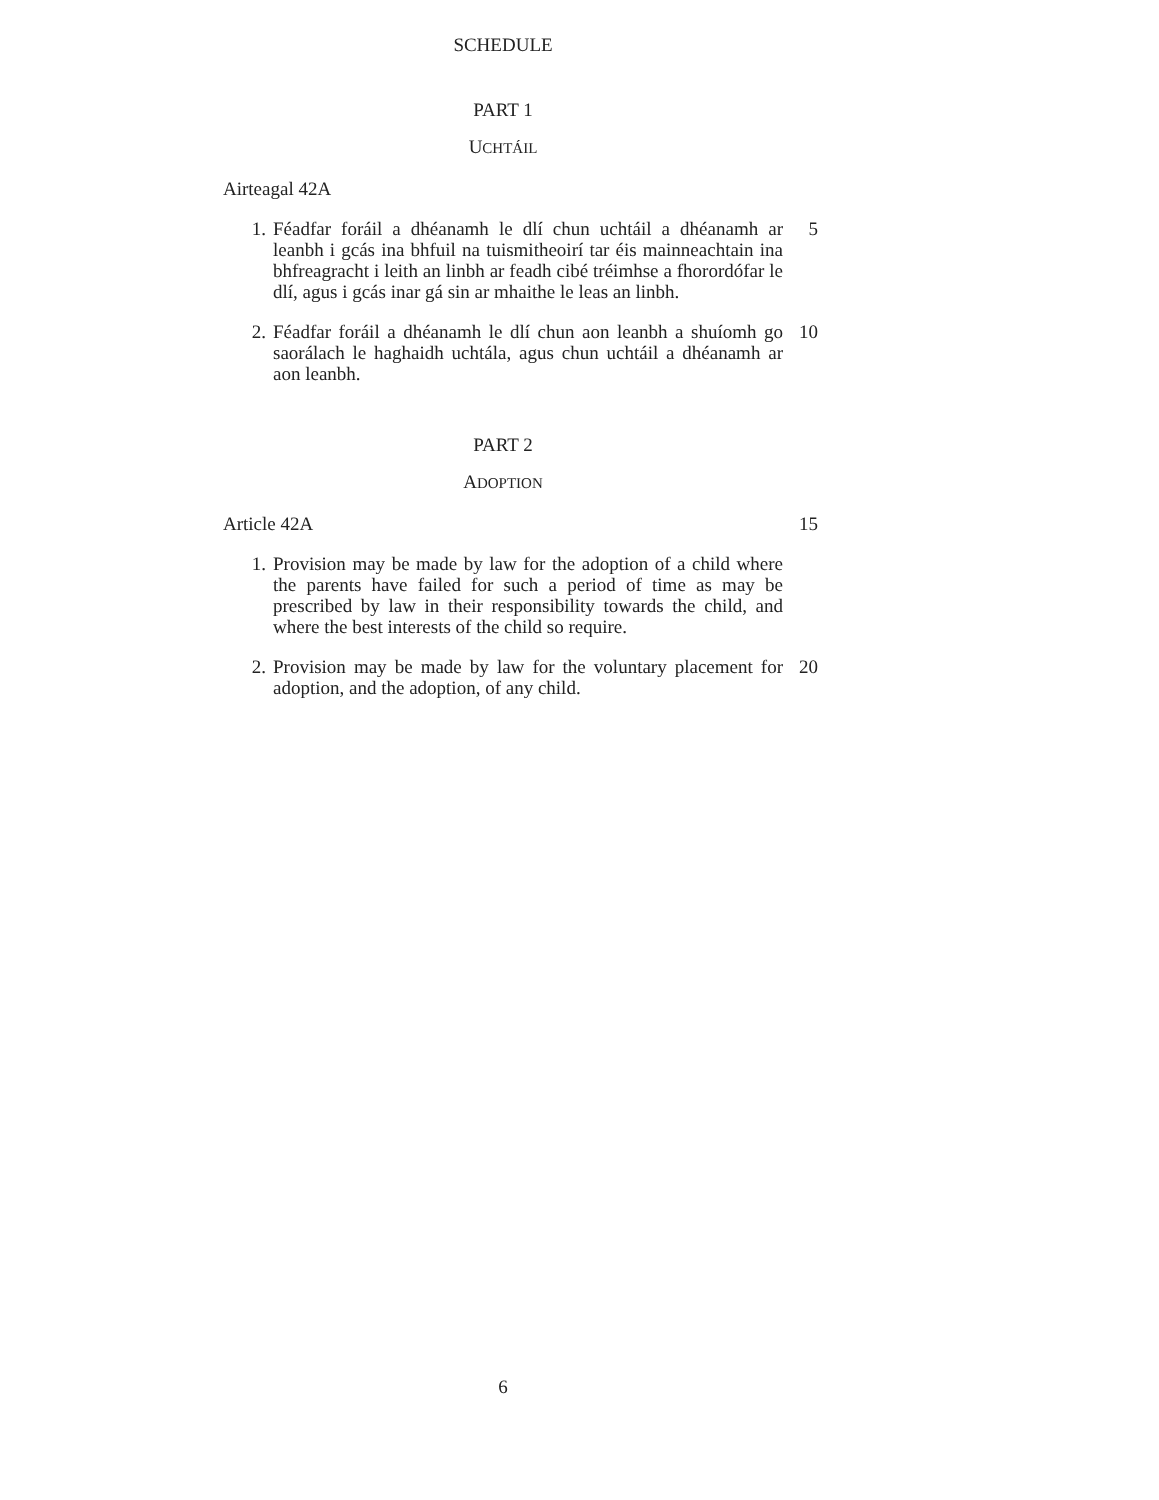SCHEDULE
PART 1
UCHTÁIL
Airteagal 42A
1. Féadfar foráil a dhéanamh le dlí chun uchtáil a dhéanamh ar leanbh i gcás ina bhfuil na tuismitheoirí tar éis mainneachtain ina bhfreagracht i leith an linbh ar feadh cibé tréimhse a fhorordófar le dlí, agus i gcás inar gá sin ar mhaithe le leas an linbh.
5
2. Féadfar foráil a dhéanamh le dlí chun aon leanbh a shuíomh go saorálach le haghaidh uchtála, agus chun uchtáil a dhéanamh ar aon leanbh.
10
PART 2
ADOPTION
Article 42A 15
1. Provision may be made by law for the adoption of a child where the parents have failed for such a period of time as may be prescribed by law in their responsibility towards the child, and where the best interests of the child so require.
2. Provision may be made by law for the voluntary placement for adoption, and the adoption, of any child.
20
6